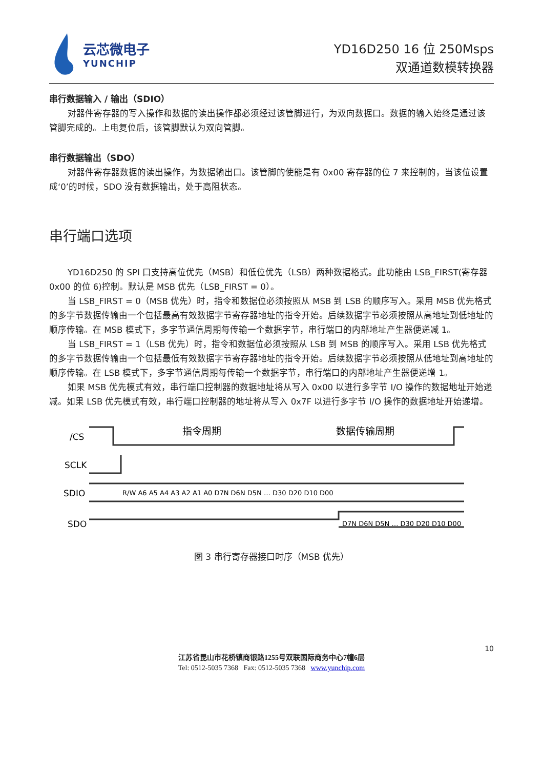云芯微电子
YUNCHIP
YD16D250 16 位 250Msps
双通道数模转换器
串行数据输入 / 输出（SDIO）
对器件寄存器的写入操作和数据的读出操作都必须经过该管脚进行，为双向数据口。数据的输入始终是通过该管脚完成的。上电复位后，该管脚默认为双向管脚。
串行数据输出（SDO）
对器件寄存器数据的读出操作，为数据输出口。该管脚的使能是有 0x00 寄存器的位 7 来控制的，当该位设置成‘0’的时候，SDO 没有数据输出，处于高阻状态。
串行端口选项
YD16D250 的 SPI 口支持高位优先（MSB）和低位优先（LSB）两种数据格式。此功能由 LSB_FIRST(寄存器 0x00 的位 6)控制。默认是 MSB 优先（LSB_FIRST = 0）。
当 LSB_FIRST = 0（MSB 优先）时，指令和数据位必须按照从 MSB 到 LSB 的顺序写入。采用 MSB 优先格式的多字节数据传输由一个包括最高有效数据字节寄存器地址的指令开始。后续数据字节必须按照从高地址到低地址的顺序传输。在 MSB 模式下，多字节通信周期每传输一个数据字节，串行端口的内部地址产生器便递减 1。
当 LSB_FIRST = 1（LSB 优先）时，指令和数据位必须按照从 LSB 到 MSB 的顺序写入。采用 LSB 优先格式的多字节数据传输由一个包括最低有效数据字节寄存器地址的指令开始。后续数据字节必须按照从低地址到高地址的顺序传输。在 LSB 模式下，多字节通信周期每传输一个数据字节，串行端口的内部地址产生器便递增 1。
如果 MSB 优先模式有效，串行端口控制器的数据地址将从写入 0x00 以进行多字节 I/O 操作的数据地址开始递减。如果 LSB 优先模式有效，串行端口控制器的地址将从写入 0x7F 以进行多字节 I/O 操作的数据地址开始递增。
/CS
SCLK
SDIO
SDO
指令周期
数据传输周期
R/W A6 A5 A4 A3 A2 A1 A0 D7N D6N D5N … D30 D20 D10 D00
D7N D6N D5N … D30 D20 D10 D00
图 3 串行寄存器接口时序（MSB 优先）
10
江苏省昆山市花桥镇商银路1255号双联国际商务中心7幢6层
Tel: 0512-5035 7368 Fax: 0512-5035 7368 www.yunchip.com